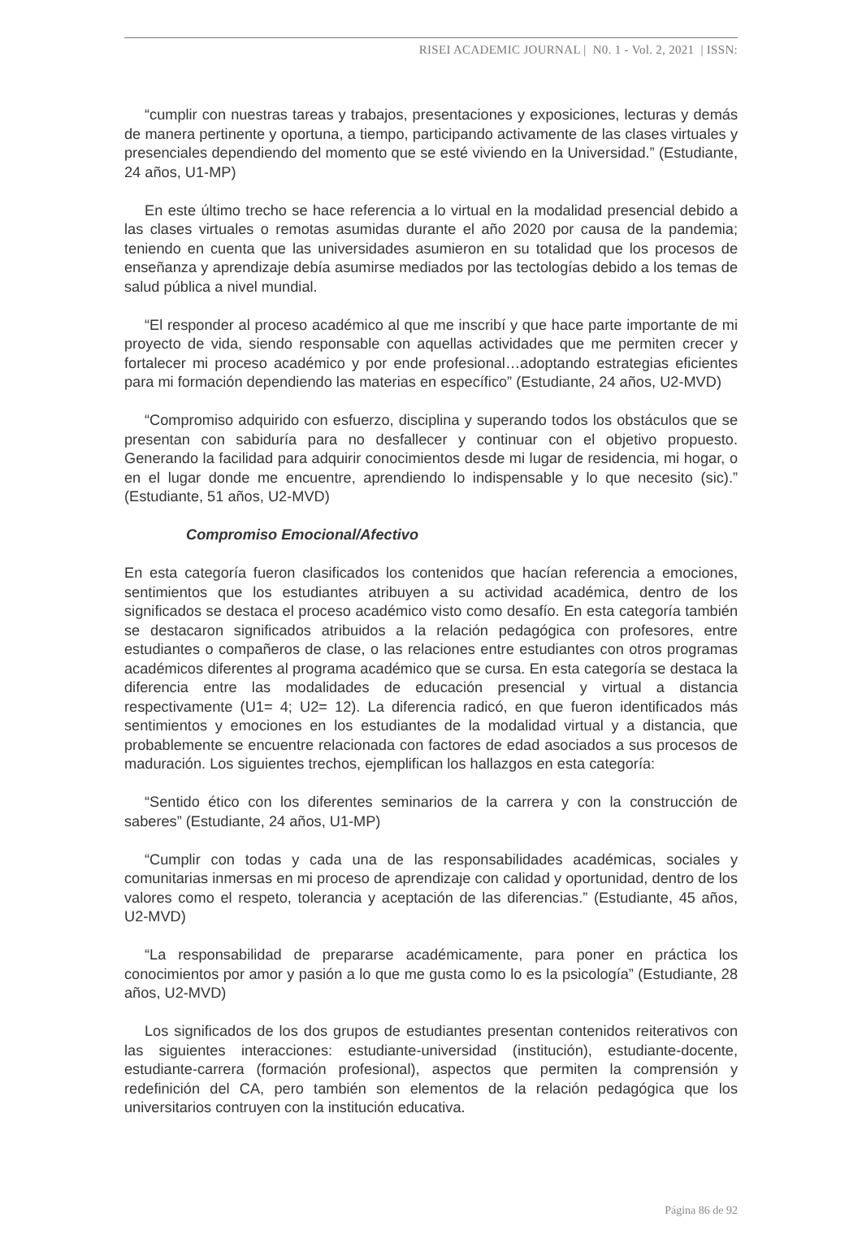RISEI ACADEMIC JOURNAL | N0. 1 - Vol. 2, 2021 | ISSN:
“cumplir con nuestras tareas y trabajos, presentaciones y exposiciones, lecturas y demás de manera pertinente y oportuna, a tiempo, participando activamente de las clases virtuales y presenciales dependiendo del momento que se esté viviendo en la Universidad.” (Estudiante, 24 años, U1-MP)
En este último trecho se hace referencia a lo virtual en la modalidad presencial debido a las clases virtuales o remotas asumidas durante el año 2020 por causa de la pandemia; teniendo en cuenta que las universidades asumieron en su totalidad que los procesos de enseñanza y aprendizaje debía asumirse mediados por las tectologías debido a los temas de salud pública a nivel mundial.
“El responder al proceso académico al que me inscribí y que hace parte importante de mi proyecto de vida, siendo responsable con aquellas actividades que me permiten crecer y fortalecer mi proceso académico y por ende profesional…adoptando estrategias eficientes para mi formación dependiendo las materias en específico” (Estudiante, 24 años, U2-MVD)
“Compromiso adquirido con esfuerzo, disciplina y superando todos los obstáculos que se presentan con sabiduría para no desfallecer y continuar con el objetivo propuesto. Generando la facilidad para adquirir conocimientos desde mi lugar de residencia, mi hogar, o en el lugar donde me encuentre, aprendiendo lo indispensable y lo que necesito (sic).” (Estudiante, 51 años, U2-MVD)
Compromiso Emocional/Afectivo
En esta categoría fueron clasificados los contenidos que hacían referencia a emociones, sentimientos que los estudiantes atribuyen a su actividad académica, dentro de los significados se destaca el proceso académico visto como desafío. En esta categoría también se destacaron significados atribuidos a la relación pedagógica con profesores, entre estudiantes o compañeros de clase, o las relaciones entre estudiantes con otros programas académicos diferentes al programa académico que se cursa. En esta categoría se destaca la diferencia entre las modalidades de educación presencial y virtual a distancia respectivamente (U1= 4; U2= 12). La diferencia radicó, en que fueron identificados más sentimientos y emociones en los estudiantes de la modalidad virtual y a distancia, que probablemente se encuentre relacionada con factores de edad asociados a sus procesos de maduración. Los siguientes trechos, ejemplifican los hallazgos en esta categoría:
“Sentido ético con los diferentes seminarios de la carrera y con la construcción de saberes” (Estudiante, 24 años, U1-MP)
“Cumplir con todas y cada una de las responsabilidades académicas, sociales y comunitarias inmersas en mi proceso de aprendizaje con calidad y oportunidad, dentro de los valores como el respeto, tolerancia y aceptación de las diferencias.” (Estudiante, 45 años, U2-MVD)
“La responsabilidad de prepararse académicamente, para poner en práctica los conocimientos por amor y pasión a lo que me gusta como lo es la psicología” (Estudiante, 28 años, U2-MVD)
Los significados de los dos grupos de estudiantes presentan contenidos reiterativos con las siguientes interacciones: estudiante-universidad (institución), estudiante-docente, estudiante-carrera (formación profesional), aspectos que permiten la comprensión y redefinición del CA, pero también son elementos de la relación pedagógica que los universitarios contruyen con la institución educativa.
Página 86 de 92